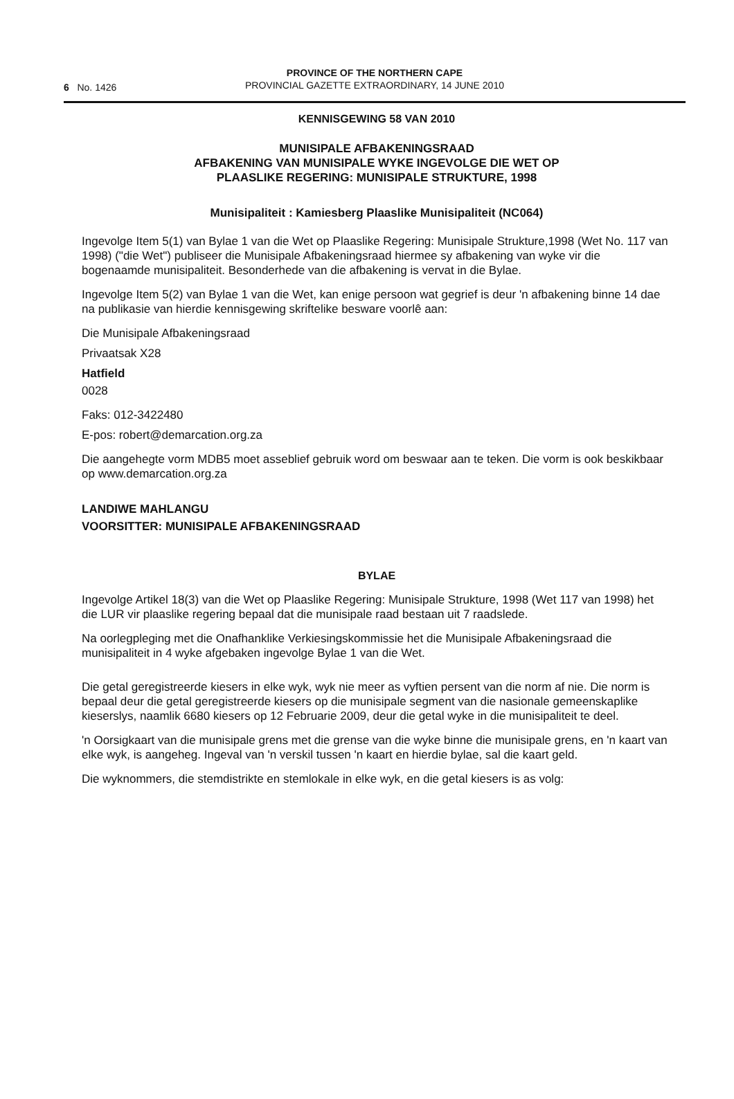6 No. 1426
PROVINCE OF THE NORTHERN CAPE
PROVINCIAL GAZETTE EXTRAORDINARY, 14 JUNE 2010
KENNISGEWING 58 VAN 2010
MUNISIPALE AFBAKENINGSRAAD
AFBAKENING VAN MUNISIPALE WYKE INGEVOLGE DIE WET OP
PLAASLIKE REGERING: MUNISIPALE STRUKTURE, 1998
Munisipaliteit : Kamiesberg Plaaslike Munisipaliteit (NC064)
Ingevolge Item 5(1) van Bylae 1 van die Wet op Plaaslike Regering: Munisipale Strukture,1998 (Wet No. 117 van 1998) ("die Wet") publiseer die Munisipale Afbakeningsraad hiermee sy afbakening van wyke vir die bogenaamde munisipaliteit. Besonderhede van die afbakening is vervat in die Bylae.
Ingevolge Item 5(2) van Bylae 1 van die Wet, kan enige persoon wat gegrief is deur 'n afbakening binne 14 dae na publikasie van hierdie kennisgewing skriftelike besware voorlê aan:
Die Munisipale Afbakeningsraad
Privaatsak X28
Hatfield
0028
Faks: 012-3422480
E-pos: robert@demarcation.org.za
Die aangehegte vorm MDB5 moet asseblief gebruik word om beswaar aan te teken. Die vorm is ook beskikbaar op www.demarcation.org.za
LANDIWE MAHLANGU
VOORSITTER: MUNISIPALE AFBAKENINGSRAAD
BYLAE
Ingevolge Artikel 18(3) van die Wet op Plaaslike Regering: Munisipale Strukture, 1998 (Wet 117 van 1998) het die LUR vir plaaslike regering bepaal dat die munisipale raad bestaan uit 7 raadslede.
Na oorlegpleging met die Onafhanklike Verkiesingskommissie het die Munisipale Afbakeningsraad die munisipaliteit in 4 wyke afgebaken ingevolge Bylae 1 van die Wet.
Die getal geregistreerde kiesers in elke wyk, wyk nie meer as vyftien persent van die norm af nie. Die norm is bepaal deur die getal geregistreerde kiesers op die munisipale segment van die nasionale gemeenskaplike kieserslys, naamlik 6680 kiesers op 12 Februarie 2009, deur die getal wyke in die munisipaliteit te deel.
'n Oorsigkaart van die munisipale grens met die grense van die wyke binne die munisipale grens, en 'n kaart van elke wyk, is aangeheg. Ingeval van 'n verskil tussen 'n kaart en hierdie bylae, sal die kaart geld.
Die wyknommers, die stemdistrikte en stemlokale in elke wyk, en die getal kiesers is as volg: